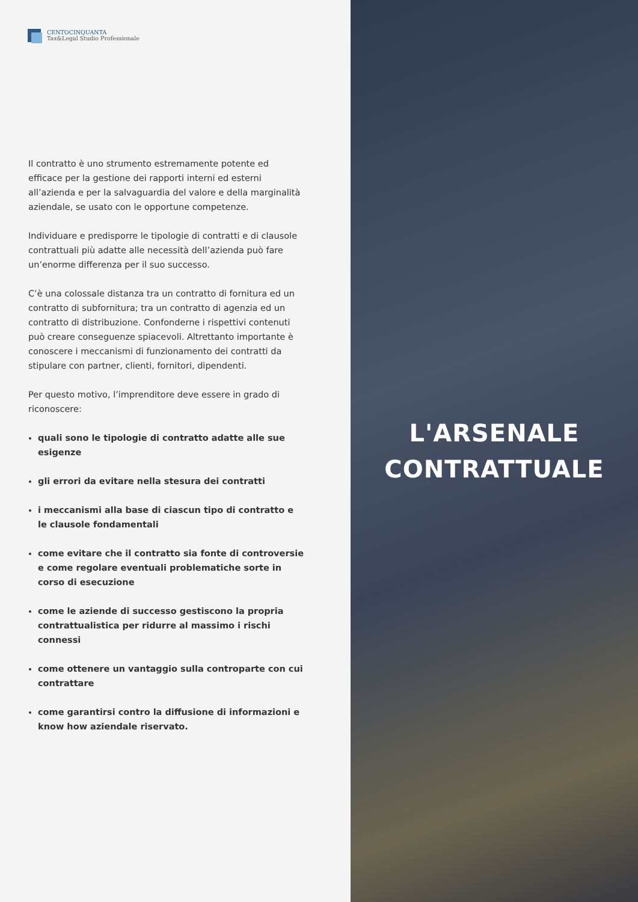CENTOCINQUANTA
Tax&Legal Studio Professionale
Il contratto è uno strumento estremamente potente ed efficace per la gestione dei rapporti interni ed esterni all’azienda e per la salvaguardia del valore e della marginalità aziendale, se usato con le opportune competenze.
Individuare e predisporre le tipologie di contratti e di clausole contrattuali più adatte alle necessità dell’azienda può fare un’enorme differenza per il suo successo.
C’è una colossale distanza tra un contratto di fornitura ed un contratto di subfornitura; tra un contratto di agenzia ed un contratto di distribuzione. Confonderne i rispettivi contenuti può creare conseguenze spiacevoli. Altrettanto importante è conoscere i meccanismi di funzionamento dei contratti da stipulare con partner, clienti, fornitori, dipendenti.
Per questo motivo, l’imprenditore deve essere in grado di riconoscere:
quali sono le tipologie di contratto adatte alle sue esigenze
gli errori da evitare nella stesura dei contratti
i meccanismi alla base di ciascun tipo di contratto e le clausole fondamentali
come evitare che il contratto sia fonte di controversie e come regolare eventuali problematiche sorte in corso di esecuzione
come le aziende di successo gestiscono la propria contrattualistica per ridurre al massimo i rischi connessi
come ottenere un vantaggio sulla controparte con cui contrattare
come garantirsi contro la diffusione di informazioni e know how aziendale riservato.
L'ARSENALE
CONTRATTUALE